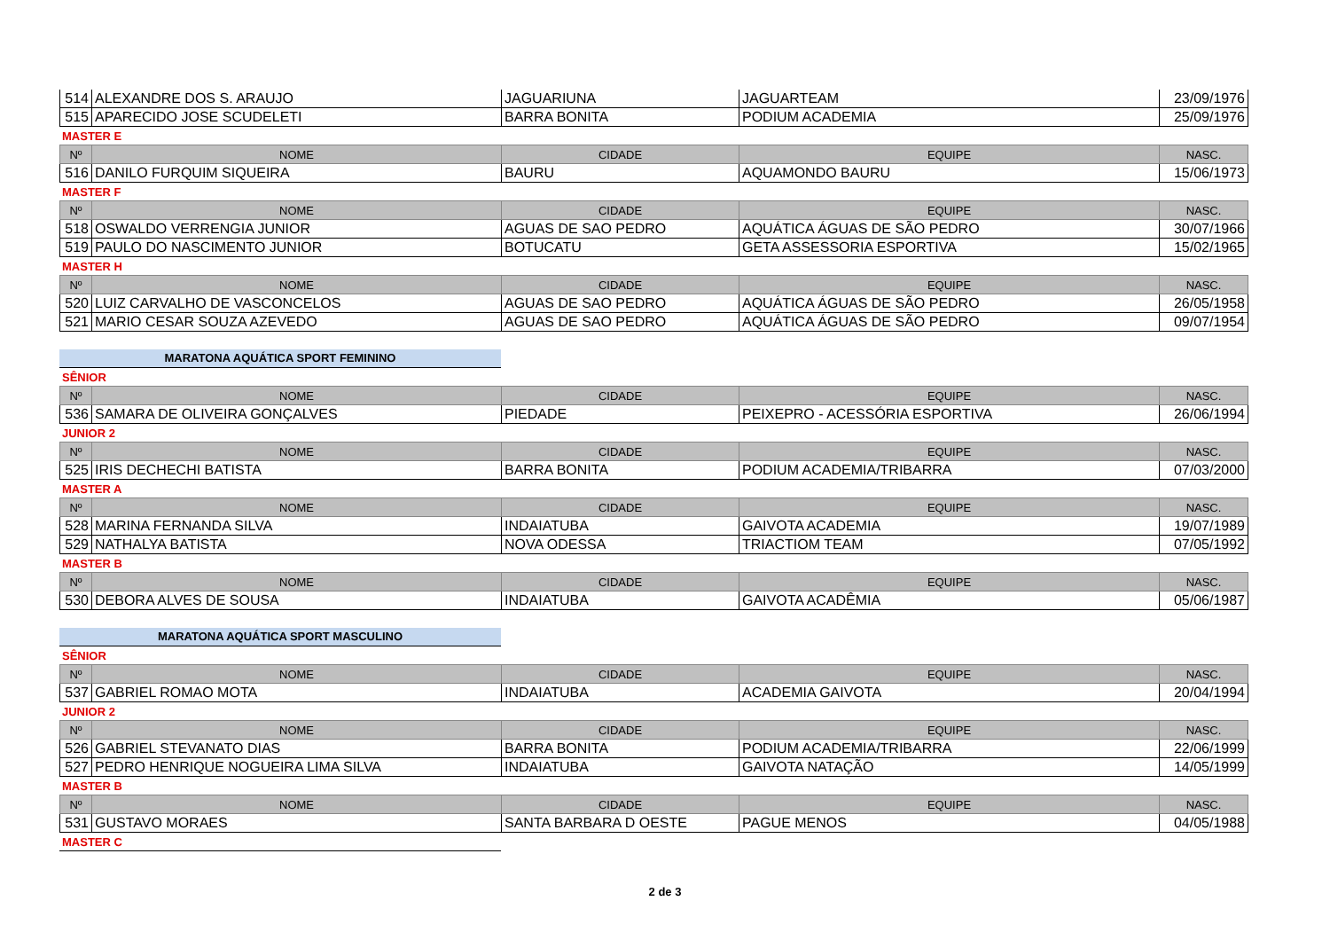| 514 | ALEXANDRE DOS S. ARAUJO | JAGUARIUNA | JAGUARTEAM | 23/09/1976 |
| 515 | APARECIDO JOSE SCUDELETI | BARRA BONITA | PODIUM ACADEMIA | 25/09/1976 |
MASTER E
| Nº | NOME | CIDADE | EQUIPE | NASC. |
| --- | --- | --- | --- | --- |
| 516 | DANILO FURQUIM SIQUEIRA | BAURU | AQUAMONDO BAURU | 15/06/1973 |
MASTER F
| Nº | NOME | CIDADE | EQUIPE | NASC. |
| --- | --- | --- | --- | --- |
| 518 | OSWALDO VERRENGIA JUNIOR | AGUAS DE SAO PEDRO | AQUÁTICA ÁGUAS DE SÃO PEDRO | 30/07/1966 |
| 519 | PAULO DO NASCIMENTO JUNIOR | BOTUCATU | GETA ASSESSORIA ESPORTIVA | 15/02/1965 |
MASTER H
| Nº | NOME | CIDADE | EQUIPE | NASC. |
| --- | --- | --- | --- | --- |
| 520 | LUIZ CARVALHO DE VASCONCELOS | AGUAS DE SAO PEDRO | AQUÁTICA ÁGUAS DE SÃO PEDRO | 26/05/1958 |
| 521 | MARIO CESAR SOUZA AZEVEDO | AGUAS DE SAO PEDRO | AQUÁTICA ÁGUAS DE SÃO PEDRO | 09/07/1954 |
MARATONA AQUÁTICA SPORT FEMININO
SÊNIOR
| Nº | NOME | CIDADE | EQUIPE | NASC. |
| --- | --- | --- | --- | --- |
| 536 | SAMARA DE OLIVEIRA GONÇALVES | PIEDADE | PEIXEPRO - ACESSÓRIA ESPORTIVA | 26/06/1994 |
JUNIOR 2
| Nº | NOME | CIDADE | EQUIPE | NASC. |
| --- | --- | --- | --- | --- |
| 525 | IRIS DECHECHI BATISTA | BARRA BONITA | PODIUM ACADEMIA/TRIBARRA | 07/03/2000 |
MASTER A
| Nº | NOME | CIDADE | EQUIPE | NASC. |
| --- | --- | --- | --- | --- |
| 528 | MARINA FERNANDA SILVA | INDAIATUBA | GAIVOTA ACADEMIA | 19/07/1989 |
| 529 | NATHALYA BATISTA | NOVA ODESSA | TRIACTIOM TEAM | 07/05/1992 |
MASTER B
| Nº | NOME | CIDADE | EQUIPE | NASC. |
| --- | --- | --- | --- | --- |
| 530 | DEBORA ALVES DE SOUSA | INDAIATUBA | GAIVOTA ACADÊMIA | 05/06/1987 |
MARATONA AQUÁTICA SPORT MASCULINO
SÊNIOR
| Nº | NOME | CIDADE | EQUIPE | NASC. |
| --- | --- | --- | --- | --- |
| 537 | GABRIEL ROMAO MOTA | INDAIATUBA | ACADEMIA GAIVOTA | 20/04/1994 |
JUNIOR 2
| Nº | NOME | CIDADE | EQUIPE | NASC. |
| --- | --- | --- | --- | --- |
| 526 | GABRIEL STEVANATO DIAS | BARRA BONITA | PODIUM ACADEMIA/TRIBARRA | 22/06/1999 |
| 527 | PEDRO HENRIQUE NOGUEIRA LIMA SILVA | INDAIATUBA | GAIVOTA NATAÇÃO | 14/05/1999 |
MASTER B
| Nº | NOME | CIDADE | EQUIPE | NASC. |
| --- | --- | --- | --- | --- |
| 531 | GUSTAVO MORAES | SANTA BARBARA D OESTE | PAGUE MENOS | 04/05/1988 |
MASTER C
2 de 3